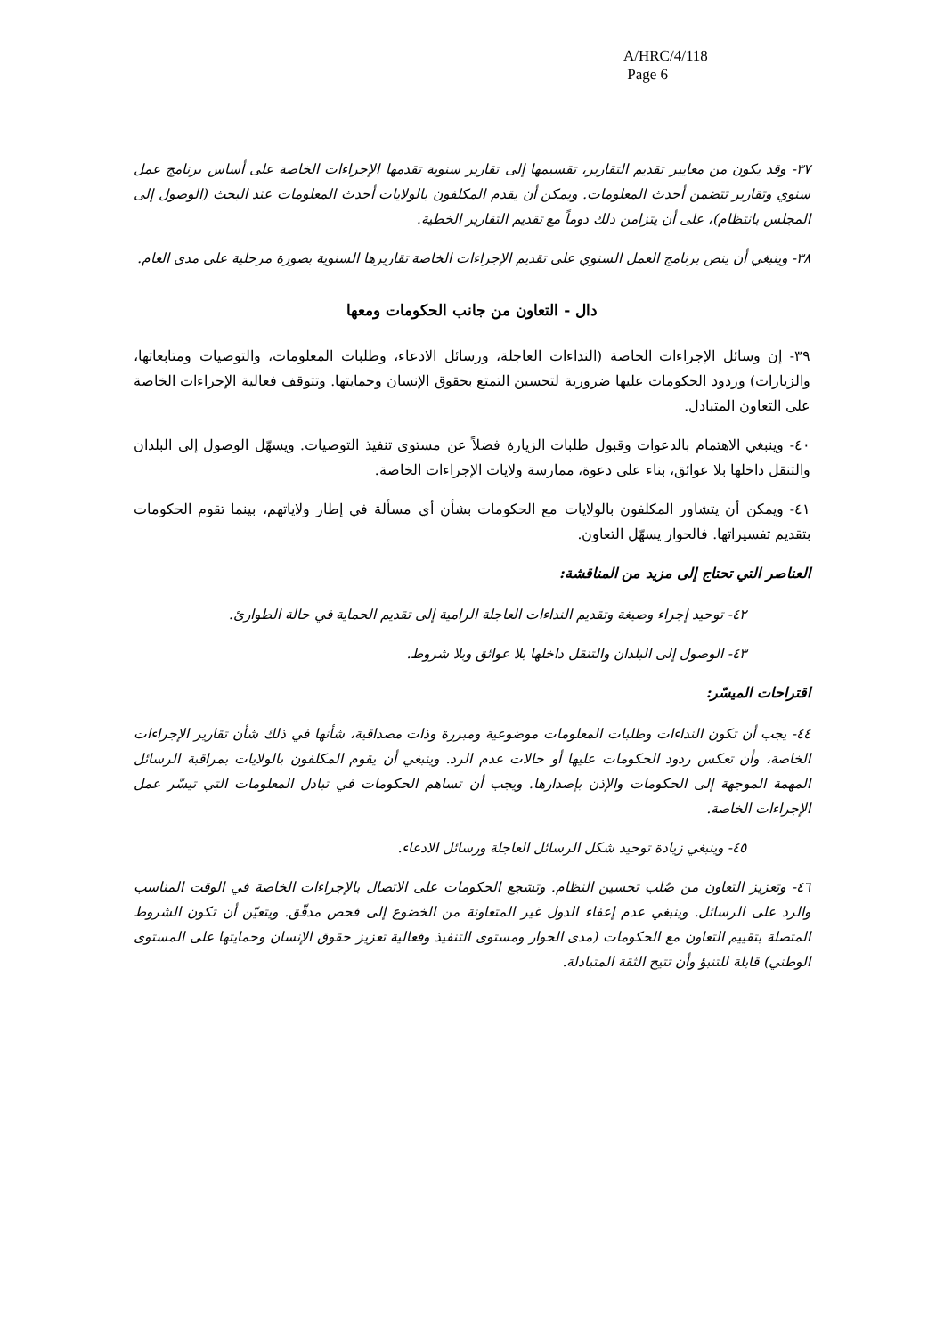A/HRC/4/118
Page 6
٣٧- وقد يكون من معايير تقديم التقارير، تقسيمها إلى تقارير سنوية تقدمها الإجراءات الخاصة على أساس برنامج عمل سنوي وتقارير تتضمن أحدث المعلومات. ويمكن أن يقدم المكلفون بالولايات أحدث المعلومات عند البحث (الوصول إلى المجلس بانتظام)، على أن يتزامن ذلك دوماً مع تقديم التقارير الخطية.
٣٨- وينبغي أن ينص برنامج العمل السنوي على تقديم الإجراءات الخاصة تقاريرها السنوية بصورة مرحلية على مدى العام.
دال - التعاون من جانب الحكومات ومعها
٣٩- إن وسائل الإجراءات الخاصة (النداءات العاجلة، ورسائل الادعاء، وطلبات المعلومات، والتوصيات ومتابعاتها، والزيارات) وردود الحكومات عليها ضرورية لتحسين التمتع بحقوق الإنسان وحمايتها. وتتوقف فعالية الإجراءات الخاصة على التعاون المتبادل.
٤٠- وينبغي الاهتمام بالدعوات وقبول طلبات الزيارة فضلاً عن مستوى تنفيذ التوصيات. ويسهّل الوصول إلى البلدان والتنقل داخلها بلا عوائق، بناء على دعوة، ممارسة ولايات الإجراءات الخاصة.
٤١- ويمكن أن يتشاور المكلفون بالولايات مع الحكومات بشأن أي مسألة في إطار ولاياتهم، بينما تقوم الحكومات بتقديم تفسيراتها. فالحوار يسهّل التعاون.
العناصر التي تحتاج إلى مزيد من المناقشة:
٤٢- توحيد إجراء وصيغة وتقديم النداءات العاجلة الرامية إلى تقديم الحماية في حالة الطوارئ.
٤٣- الوصول إلى البلدان والتنقل داخلها بلا عوائق وبلا شروط.
اقتراحات الميسّر:
٤٤- يجب أن تكون النداءات وطلبات المعلومات موضوعية ومبررة وذات مصداقية، شأنها في ذلك شأن تقارير الإجراءات الخاصة، وأن تعكس ردود الحكومات عليها أو حالات عدم الرد. وينبغي أن يقوم المكلفون بالولايات بمراقبة الرسائل المهمة الموجهة إلى الحكومات والإذن بإصدارها. ويجب أن تساهم الحكومات في تبادل المعلومات التي تيسّر عمل الإجراءات الخاصة.
٤٥- وينبغي زيادة توحيد شكل الرسائل العاجلة ورسائل الادعاء.
٤٦- وتعزيز التعاون من صُلب تحسين النظام. وتشجع الحكومات على الاتصال بالإجراءات الخاصة في الوقت المناسب والرد على الرسائل. وينبغي عدم إعفاء الدول غير المتعاونة من الخضوع إلى فحص مدقّق. ويتعيّن أن تكون الشروط المتصلة بتقييم التعاون مع الحكومات (مدى الحوار ومستوى التنفيذ وفعالية تعزيز حقوق الإنسان وحمايتها على المستوى الوطني) قابلة للتنبؤ وأن تتيح الثقة المتبادلة.